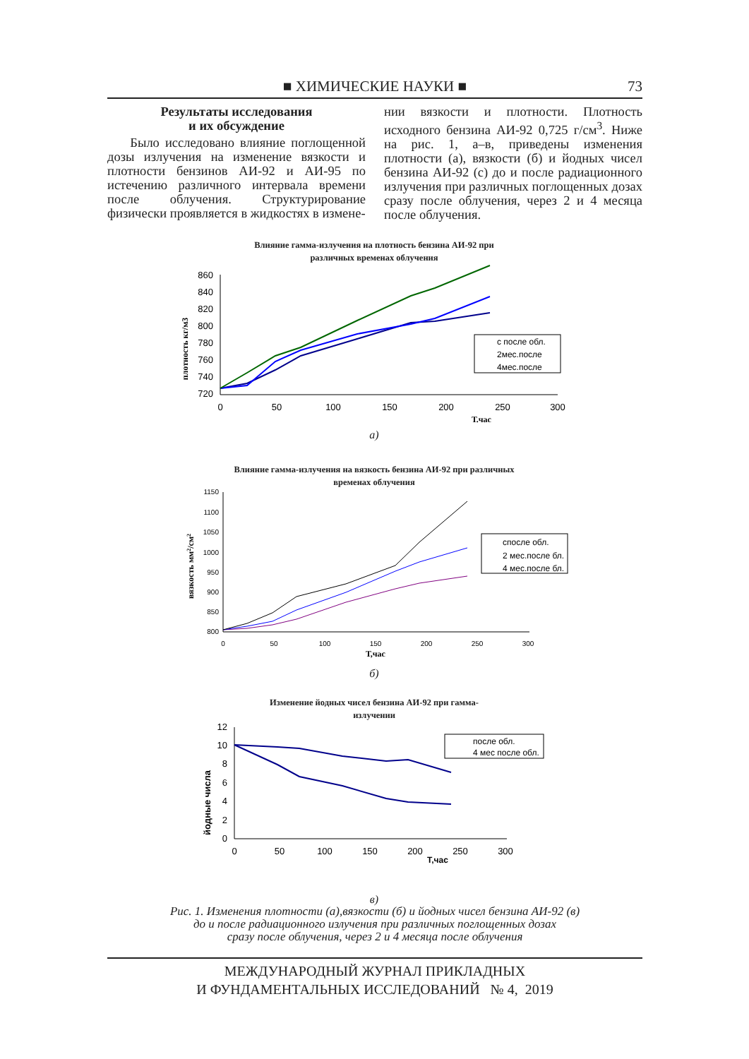■ ХИМИЧЕСКИЕ НАУКИ ■ 73
Результаты исследования
и их обсуждение
Было исследовано влияние поглощенной дозы излучения на изменение вязкости и плотности бензинов АИ-92 и АИ-95 по истечению различного интервала времени после облучения. Структурирование физически проявляется в жидкостях в измене-
нии вязкости и плотности. Плотность исходного бензина АИ-92 0,725 г/см<sup>3</sup>. Ниже на рис. 1, а–в, приведены изменения плотности (а), вязкости (б) и йодных чисел бензина АИ-92 (с) до и после радиационного излучения при различных поглощенных дозах сразу после облучения, через 2 и 4 месяца после облучения.
Влияние гамма-излучения на плотность бензина АИ-92 при
различных временах облучения
плотность кг/м3
860
840
820
800
780
760
740
720
0
50
100
150
200
250
300
Т.час
с после обл.
2мес.после
4мес.после
а)
Влияние гамма-излучения на вязкость бензина АИ-92 при различных
временах облучения
вязкость мм2/см2
1150
1100
1050
1000
950
900
850
800
0
50
100
150
200
250
300
Т,час
спосле обл.
2 мес.после бл.
4 мес.после бл.
б)
Изменение йодных чисел бензина АИ-92 при гамма-
излучении
йодные числа
12
10
8
6
4
2
0
0
50
100
150
200
250
300
Т,час
после обл.
4 мес после обл.
в)
Рис. 1. Изменения плотности (а),вязкости (б) и йодных чисел бензина АИ-92 (в)
до и после радиационного излучения при различных поглощенных дозах
сразу после облучения, через 2 и 4 месяца после облучения
МЕЖДУНАРОДНЫЙ ЖУРНАЛ ПРИКЛАДНЫХ
И ФУНДАМЕНТАЛЬНЫХ ИССЛЕДОВАНИЙ № 4, 2019